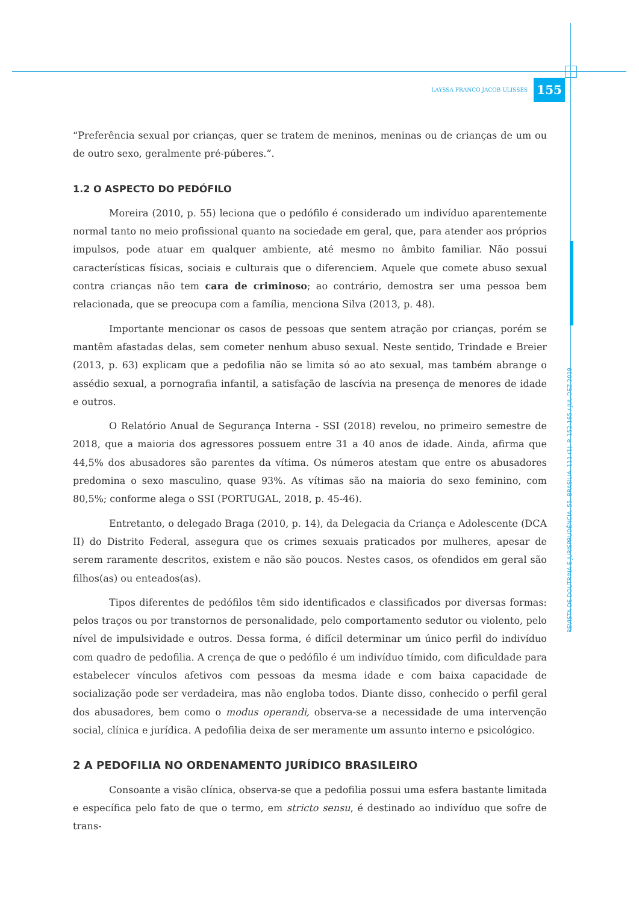LAYSSA FRANCO JACOB ULISSES 155
“Preferência sexual por crianças, quer se tratem de meninos, meninas ou de crianças de um ou de outro sexo, geralmente pré-púberes.”.
1.2 O ASPECTO DO PEDÓFILO
Moreira (2010, p. 55) leciona que o pedófilo é considerado um indivíduo aparentemente normal tanto no meio profissional quanto na sociedade em geral, que, para atender aos próprios impulsos, pode atuar em qualquer ambiente, até mesmo no âmbito familiar. Não possui características físicas, sociais e culturais que o diferenciem. Aquele que comete abuso sexual contra crianças não tem cara de criminoso; ao contrário, demostra ser uma pessoa bem relacionada, que se preocupa com a família, menciona Silva (2013, p. 48).
Importante mencionar os casos de pessoas que sentem atração por crianças, porém se mantêm afastadas delas, sem cometer nenhum abuso sexual. Neste sentido, Trindade e Breier (2013, p. 63) explicam que a pedofilia não se limita só ao ato sexual, mas também abrange o assédio sexual, a pornografia infantil, a satisfação de lascívia na presença de menores de idade e outros.
O Relatório Anual de Segurança Interna - SSI (2018) revelou, no primeiro semestre de 2018, que a maioria dos agressores possuem entre 31 a 40 anos de idade. Ainda, afirma que 44,5% dos abusadores são parentes da vítima. Os números atestam que entre os abusadores predomina o sexo masculino, quase 93%. As vítimas são na maioria do sexo feminino, com 80,5%; conforme alega o SSI (PORTUGAL, 2018, p. 45-46).
Entretanto, o delegado Braga (2010, p. 14), da Delegacia da Criança e Adolescente (DCA II) do Distrito Federal, assegura que os crimes sexuais praticados por mulheres, apesar de serem raramente descritos, existem e não são poucos. Nestes casos, os ofendidos em geral são filhos(as) ou enteados(as).
Tipos diferentes de pedófilos têm sido identificados e classificados por diversas formas: pelos traços ou por transtornos de personalidade, pelo comportamento sedutor ou violento, pelo nível de impulsividade e outros. Dessa forma, é difícil determinar um único perfil do indivíduo com quadro de pedofilia. A crença de que o pedófilo é um indivíduo tímido, com dificuldade para estabelecer vínculos afetivos com pessoas da mesma idade e com baixa capacidade de socialização pode ser verdadeira, mas não engloba todos. Diante disso, conhecido o perfil geral dos abusadores, bem como o modus operandi, observa-se a necessidade de uma intervenção social, clínica e jurídica. A pedofilia deixa de ser meramente um assunto interno e psicológico.
2 A PEDOFILIA NO ORDENAMENTO JURÍDICO BRASILEIRO
Consoante a visão clínica, observa-se que a pedofilia possui uma esfera bastante limitada e específica pelo fato de que o termo, em stricto sensu, é destinado ao indivíduo que sofre de trans-
REVISTA DE DOUTRINA E JURISPRUDÊNCIA. 55. BRASÍLIA. 111 (1). P. 152-165 / JUL-DEZ 2019